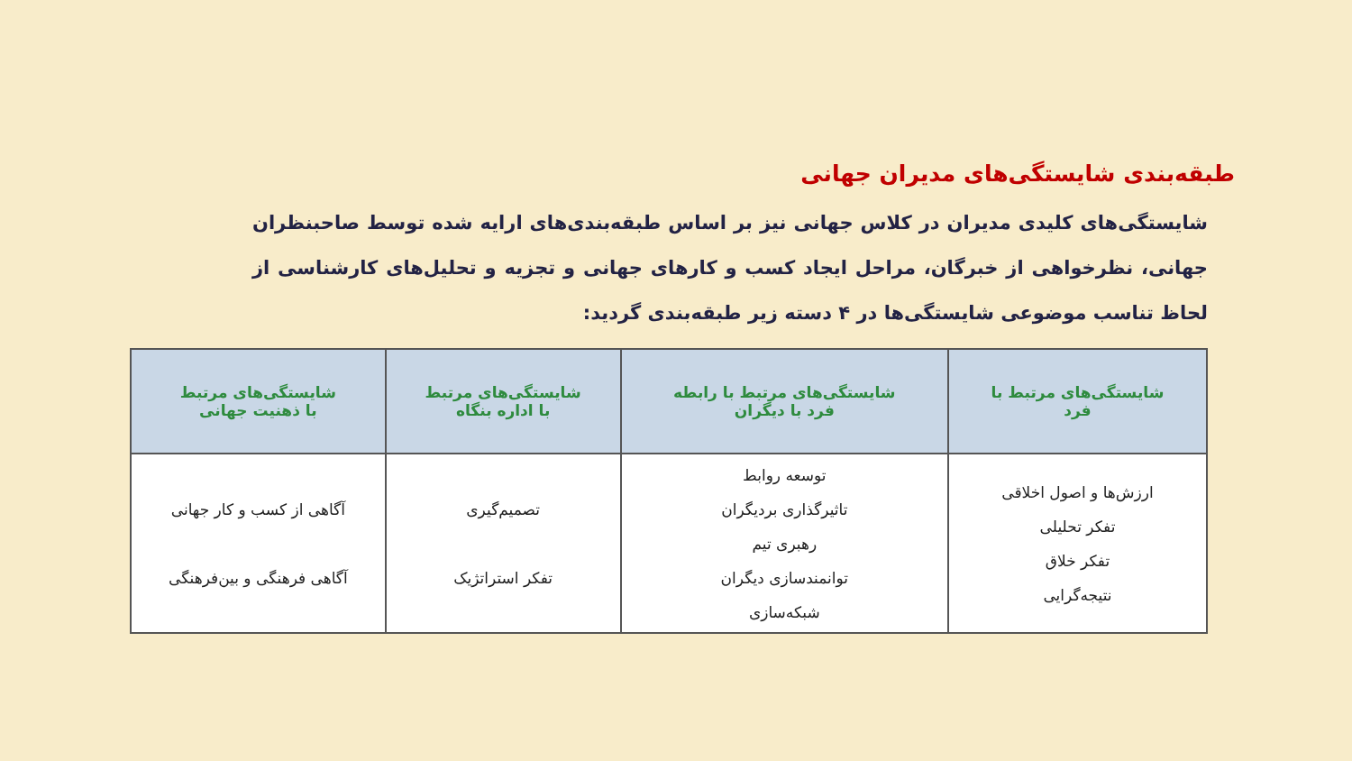طبقه‌بندی شایستگی‌های مدیران جهانی
شایستگی‌های کلیدی مدیران در کلاس جهانی نیز بر اساس طبقه‌بندی‌های ارایه شده توسط صاحبنظران جهانی، نظرخواهی از خبرگان، مراحل ایجاد کسب و کارهای جهانی و تجزیه و تحلیل‌های کارشناسی از لحاظ تناسب موضوعی شایستگی‌ها در ۴ دسته زیر طبقه‌بندی گردید:
| شایستگی‌های مرتبط با فرد | شایستگی‌های مرتبط با رابطه فرد با دیگران | شایستگی‌های مرتبط با اداره بنگاه | شایستگی‌های مرتبط با ذهنیت جهانی |
| --- | --- | --- | --- |
| ارزش‌ها و اصول اخلاقی تفکر تحلیلی تفکر خلاق نتیجه‌گرایی | توسعه روابط تاثیرگذاری بردیگران رهبری تیم توانمندسازی دیگران شبکه‌سازی | تصمیم‌گیری تفکر استراتژیک | آگاهی از کسب و کار جهانی آگاهی فرهنگی و بین‌فرهنگی |